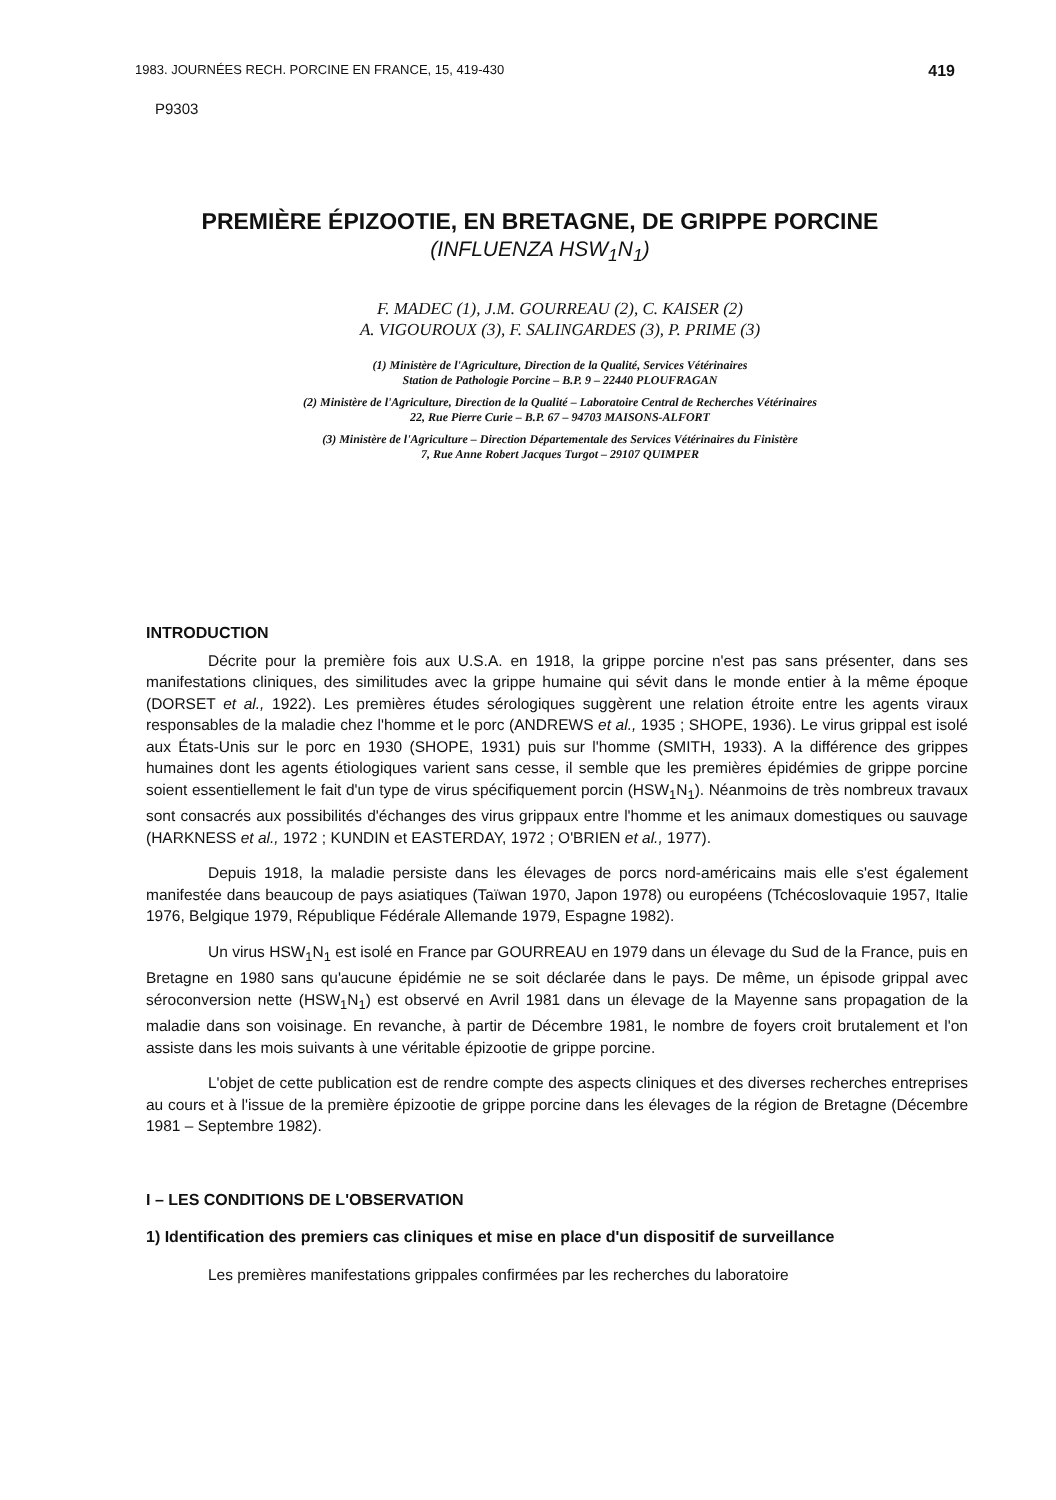1983. JOURNÉES RECH. PORCINE EN FRANCE, 15, 419-430 419
P9303
PREMIÈRE ÉPIZOOTIE, EN BRETAGNE, DE GRIPPE PORCINE
(INFLUENZA HSW<sub>1</sub>N<sub>1</sub>)
F. MADEC (1), J.M. GOURREAU (2), C. KAISER (2)
A. VIGOUROUX (3), F. SALINGARDES (3), P. PRIME (3)
(1) Ministère de l'Agriculture, Direction de la Qualité, Services Vétérinaires
Station de Pathologie Porcine – B.P. 9 – 22440 PLOUFRAGAN
(2) Ministère de l'Agriculture, Direction de la Qualité – Laboratoire Central de Recherches Vétérinaires
22, Rue Pierre Curie – B.P. 67 – 94703 MAISONS-ALFORT
(3) Ministère de l'Agriculture – Direction Départementale des Services Vétérinaires du Finistère
7, Rue Anne Robert Jacques Turgot – 29107 QUIMPER
INTRODUCTION
Décrite pour la première fois aux U.S.A. en 1918, la grippe porcine n'est pas sans présenter, dans ses manifestations cliniques, des similitudes avec la grippe humaine qui sévit dans le monde entier à la même époque (DORSET et al., 1922). Les premières études sérologiques suggèrent une relation étroite entre les agents viraux responsables de la maladie chez l'homme et le porc (ANDREWS et al., 1935 ; SHOPE, 1936). Le virus grippal est isolé aux États-Unis sur le porc en 1930 (SHOPE, 1931) puis sur l'homme (SMITH, 1933). A la différence des grippes humaines dont les agents étiologiques varient sans cesse, il semble que les premières épidémies de grippe porcine soient essentiellement le fait d'un type de virus spécifiquement porcin (HSW<sub>1</sub>N<sub>1</sub>). Néanmoins de très nombreux travaux sont consacrés aux possibilités d'échanges des virus grippaux entre l'homme et les animaux domestiques ou sauvage (HARKNESS et al., 1972 ; KUNDIN et EASTERDAY, 1972 ; O'BRIEN et al., 1977).
Depuis 1918, la maladie persiste dans les élevages de porcs nord-américains mais elle s'est également manifestée dans beaucoup de pays asiatiques (Taïwan 1970, Japon 1978) ou européens (Tchécoslovaquie 1957, Italie 1976, Belgique 1979, République Fédérale Allemande 1979, Espagne 1982).
Un virus HSW<sub>1</sub>N<sub>1</sub> est isolé en France par GOURREAU en 1979 dans un élevage du Sud de la France, puis en Bretagne en 1980 sans qu'aucune épidémie ne se soit déclarée dans le pays. De même, un épisode grippal avec séroconversion nette (HSW<sub>1</sub>N<sub>1</sub>) est observé en Avril 1981 dans un élevage de la Mayenne sans propagation de la maladie dans son voisinage. En revanche, à partir de Décembre 1981, le nombre de foyers croit brutalement et l'on assiste dans les mois suivants à une véritable épizootie de grippe porcine.
L'objet de cette publication est de rendre compte des aspects cliniques et des diverses recherches entreprises au cours et à l'issue de la première épizootie de grippe porcine dans les élevages de la région de Bretagne (Décembre 1981 – Septembre 1982).
I – LES CONDITIONS DE L'OBSERVATION
1) Identification des premiers cas cliniques et mise en place d'un dispositif de surveillance
Les premières manifestations grippales confirmées par les recherches du laboratoire